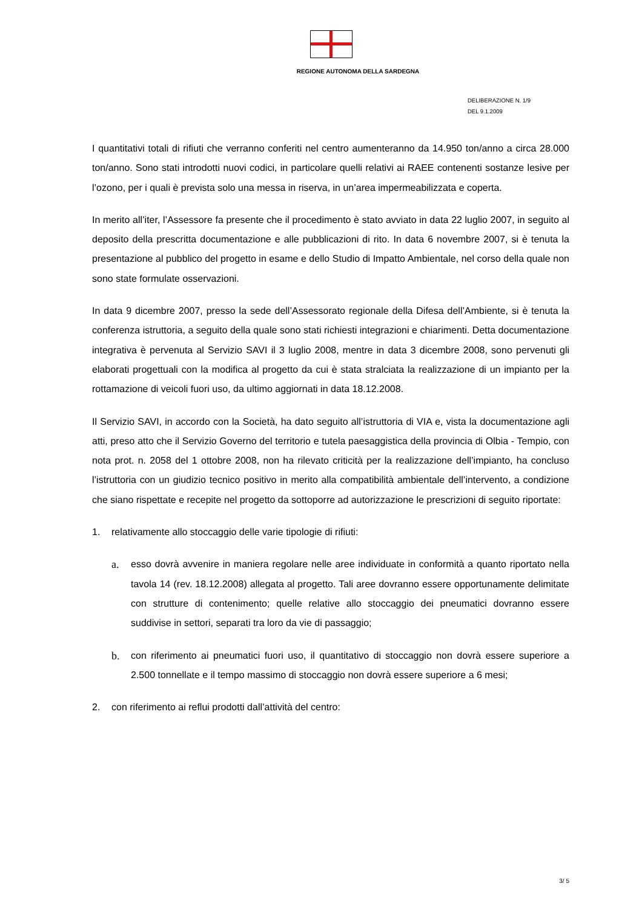REGIONE AUTONOMA DELLA SARDEGNA
DELIBERAZIONE N. 1/9
DEL 9.1.2009
I quantitativi totali di rifiuti che verranno conferiti nel centro aumenteranno da 14.950 ton/anno a circa 28.000 ton/anno. Sono stati introdotti nuovi codici, in particolare quelli relativi ai RAEE contenenti sostanze lesive per l’ozono, per i quali è prevista solo una messa in riserva, in un’area impermeabilizzata e coperta.
In merito all’iter, l’Assessore fa presente che il procedimento è stato avviato in data 22 luglio 2007, in seguito al deposito della prescritta documentazione e alle pubblicazioni di rito. In data 6 novembre 2007, si è tenuta la presentazione al pubblico del progetto in esame e dello Studio di Impatto Ambientale, nel corso della quale non sono state formulate osservazioni.
In data 9 dicembre 2007, presso la sede dell’Assessorato regionale della Difesa dell’Ambiente, si è tenuta la conferenza istruttoria, a seguito della quale sono stati richiesti integrazioni e chiarimenti. Detta documentazione integrativa è pervenuta al Servizio SAVI il 3 luglio 2008, mentre in data 3 dicembre 2008, sono pervenuti gli elaborati progettuali con la modifica al progetto da cui è stata stralciata la realizzazione di un impianto per la rottamazione di veicoli fuori uso, da ultimo aggiornati in data 18.12.2008.
Il Servizio SAVI, in accordo con la Società, ha dato seguito all’istruttoria di VIA e, vista la documentazione agli atti, preso atto che il Servizio Governo del territorio e tutela paesaggistica della provincia di Olbia - Tempio, con nota prot. n. 2058 del 1 ottobre 2008, non ha rilevato criticità per la realizzazione dell’impianto, ha concluso l’istruttoria con un giudizio tecnico positivo in merito alla compatibilità ambientale dell’intervento, a condizione che siano rispettate e recepite nel progetto da sottoporre ad autorizzazione le prescrizioni di seguito riportate:
1. relativamente allo stoccaggio delle varie tipologie di rifiuti:
a. esso dovrà avvenire in maniera regolare nelle aree individuate in conformità a quanto riportato nella tavola 14 (rev. 18.12.2008) allegata al progetto. Tali aree dovranno essere opportunamente delimitate con strutture di contenimento; quelle relative allo stoccaggio dei pneumatici dovranno essere suddivise in settori, separati tra loro da vie di passaggio;
b. con riferimento ai pneumatici fuori uso, il quantitativo di stoccaggio non dovrà essere superiore a 2.500 tonnellate e il tempo massimo di stoccaggio non dovrà essere superiore a 6 mesi;
2. con riferimento ai reflui prodotti dall’attività del centro:
3/ 5